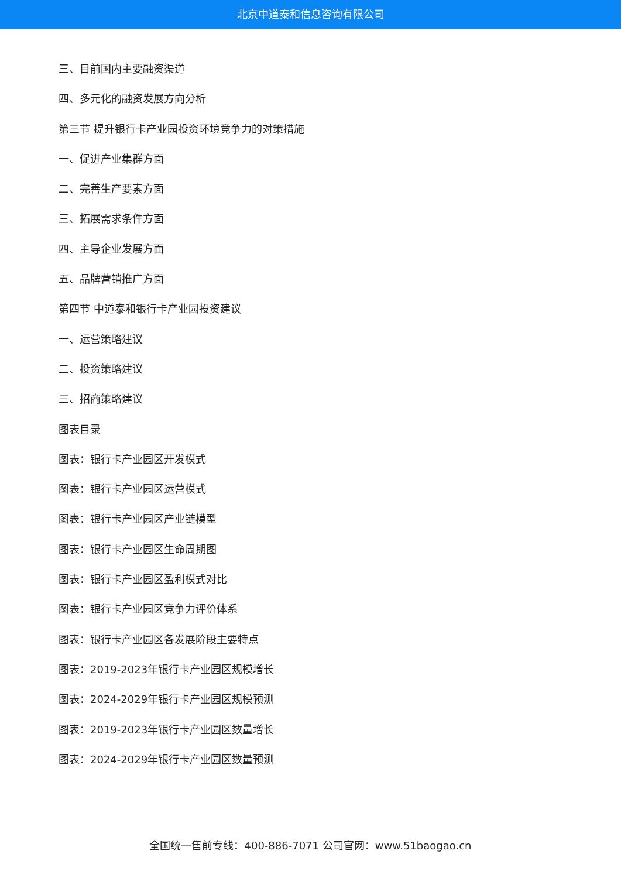北京中道泰和信息咨询有限公司
三、目前国内主要融资渠道
四、多元化的融资发展方向分析
第三节 提升银行卡产业园投资环境竞争力的对策措施
一、促进产业集群方面
二、完善生产要素方面
三、拓展需求条件方面
四、主导企业发展方面
五、品牌营销推广方面
第四节 中道泰和银行卡产业园投资建议
一、运营策略建议
二、投资策略建议
三、招商策略建议
图表目录
图表：银行卡产业园区开发模式
图表：银行卡产业园区运营模式
图表：银行卡产业园区产业链模型
图表：银行卡产业园区生命周期图
图表：银行卡产业园区盈利模式对比
图表：银行卡产业园区竞争力评价体系
图表：银行卡产业园区各发展阶段主要特点
图表：2019-2023年银行卡产业园区规模增长
图表：2024-2029年银行卡产业园区规模预测
图表：2019-2023年银行卡产业园区数量增长
图表：2024-2029年银行卡产业园区数量预测
全国统一售前专线：400-886-7071 公司官网：www.51baogao.cn